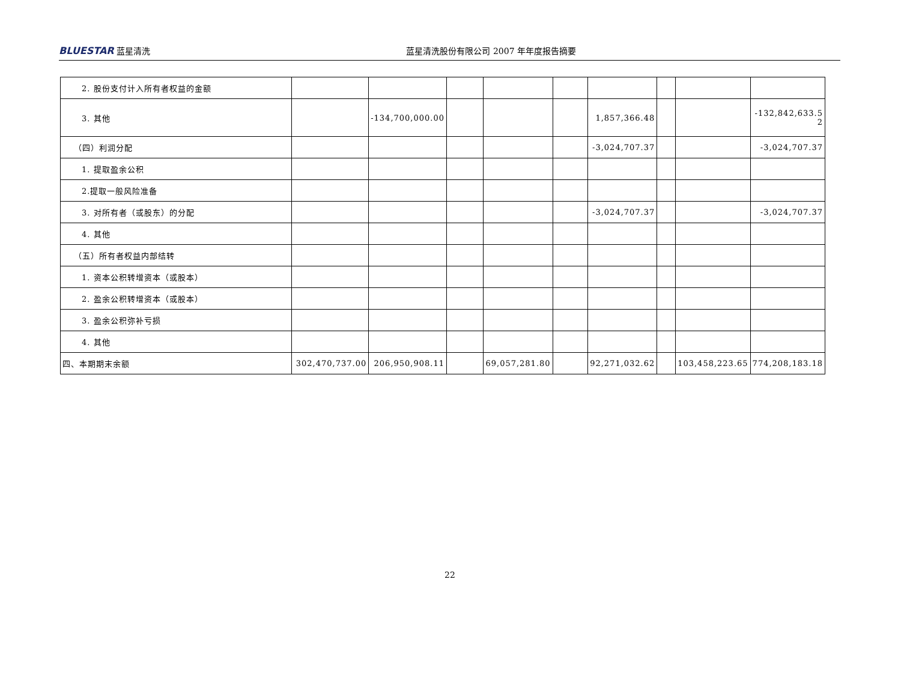BLUESTAR 蓝星清洗 蓝星清洗股份有限公司 2007 年年度报告摘要
| 2. 股份支付计入所有者权益的金额 | | | | | | | | | |
| 3. 其他 | | -134,700,000.00 | | | | 1,857,366.48 | | | -132,842,633.5 2 |
| （四）利润分配 | | | | | | -3,024,707.37 | | | -3,024,707.37 |
| 1. 提取盈余公积 | | | | | | | | | |
| 2.提取一般风险准备 | | | | | | | | | |
| 3. 对所有者（或股东）的分配 | | | | | | -3,024,707.37 | | | -3,024,707.37 |
| 4. 其他 | | | | | | | | | |
| （五）所有者权益内部结转 | | | | | | | | | |
| 1. 资本公积转增资本（或股本） | | | | | | | | | |
| 2. 盈余公积转增资本（或股本） | | | | | | | | | |
| 3. 盈余公积弥补亏损 | | | | | | | | | |
| 4. 其他 | | | | | | | | | |
| 四、本期期末余额 | 302,470,737.00 | 206,950,908.11 | | 69,057,281.80 | | 92,271,032.62 | | 103,458,223.65 | 774,208,183.18 |
22